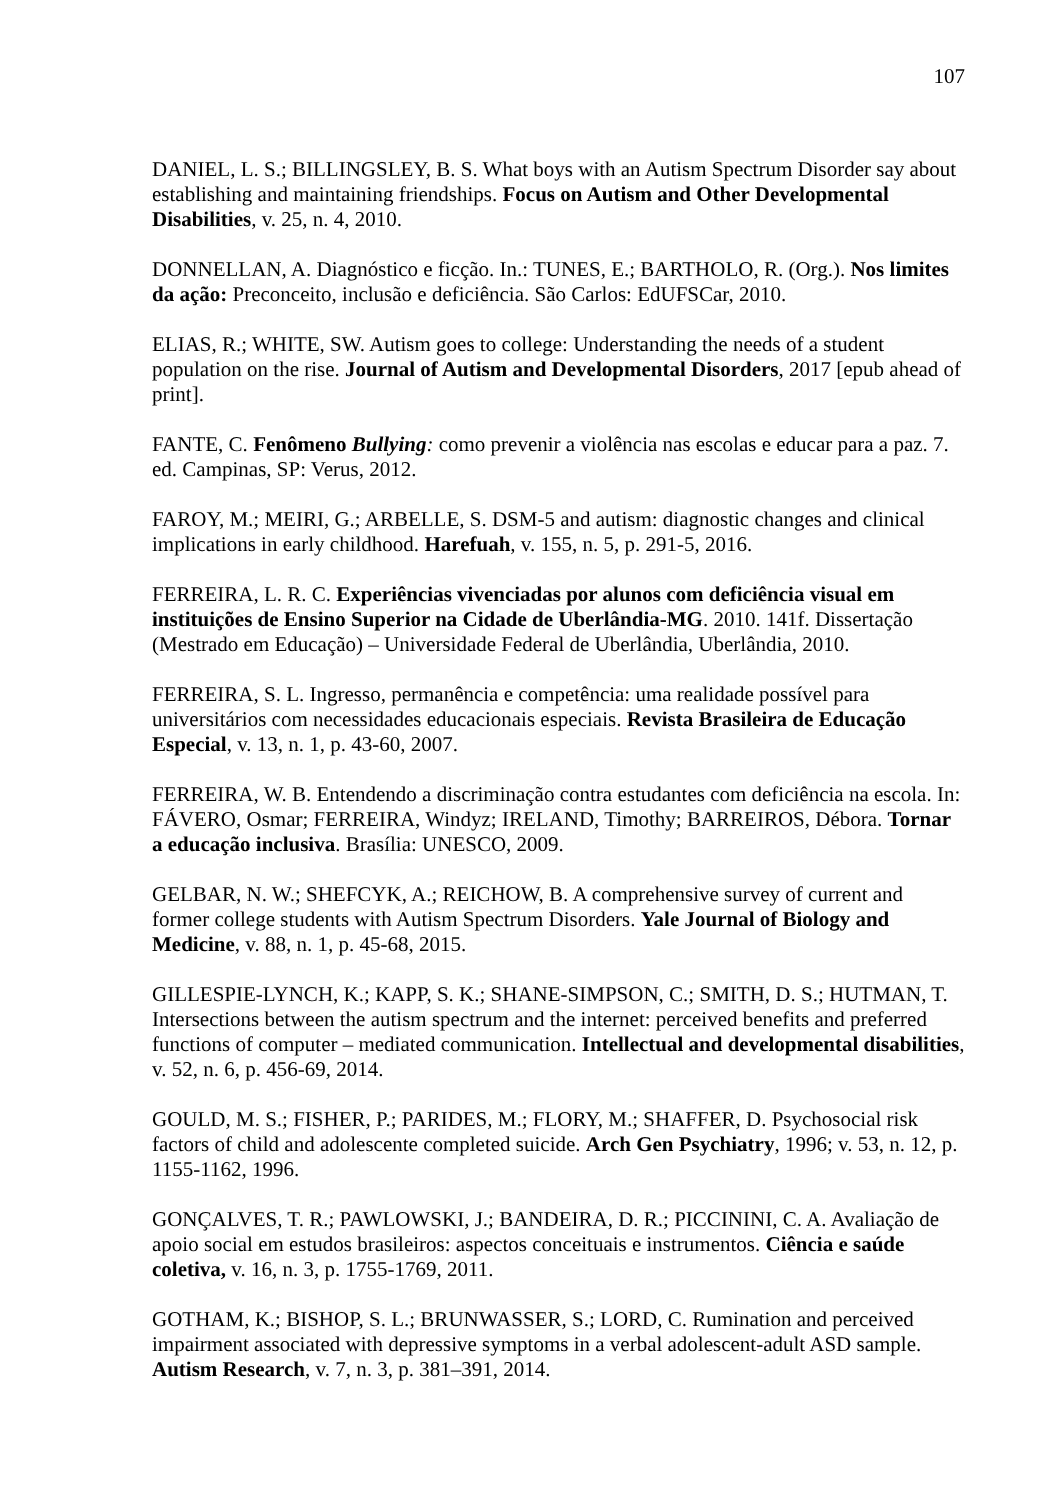107
DANIEL, L. S.; BILLINGSLEY, B. S. What boys with an Autism Spectrum Disorder say about establishing and maintaining friendships. Focus on Autism and Other Developmental Disabilities, v. 25, n. 4, 2010.
DONNELLAN, A. Diagnóstico e ficção. In.: TUNES, E.; BARTHOLO, R. (Org.). Nos limites da ação: Preconceito, inclusão e deficiência. São Carlos: EdUFSCar, 2010.
ELIAS, R.; WHITE, SW. Autism goes to college: Understanding the needs of a student population on the rise. Journal of Autism and Developmental Disorders, 2017 [epub ahead of print].
FANTE, C. Fenômeno Bullying: como prevenir a violência nas escolas e educar para a paz. 7. ed. Campinas, SP: Verus, 2012.
FAROY, M.; MEIRI, G.; ARBELLE, S. DSM-5 and autism: diagnostic changes and clinical implications in early childhood. Harefuah, v. 155, n. 5, p. 291-5, 2016.
FERREIRA, L. R. C. Experiências vivenciadas por alunos com deficiência visual em instituições de Ensino Superior na Cidade de Uberlândia-MG. 2010. 141f. Dissertação (Mestrado em Educação) – Universidade Federal de Uberlândia, Uberlândia, 2010.
FERREIRA, S. L. Ingresso, permanência e competência: uma realidade possível para universitários com necessidades educacionais especiais. Revista Brasileira de Educação Especial, v. 13, n. 1, p. 43-60, 2007.
FERREIRA, W. B. Entendendo a discriminação contra estudantes com deficiência na escola. In: FÁVERO, Osmar; FERREIRA, Windyz; IRELAND, Timothy; BARREIROS, Débora. Tornar a educação inclusiva. Brasília: UNESCO, 2009.
GELBAR, N. W.; SHEFCYK, A.; REICHOW, B. A comprehensive survey of current and former college students with Autism Spectrum Disorders. Yale Journal of Biology and Medicine, v. 88, n. 1, p. 45-68, 2015.
GILLESPIE-LYNCH, K.; KAPP, S. K.; SHANE-SIMPSON, C.; SMITH, D. S.; HUTMAN, T. Intersections between the autism spectrum and the internet: perceived benefits and preferred functions of computer – mediated communication. Intellectual and developmental disabilities, v. 52, n. 6, p. 456-69, 2014.
GOULD, M. S.; FISHER, P.; PARIDES, M.; FLORY, M.; SHAFFER, D. Psychosocial risk factors of child and adolescente completed suicide. Arch Gen Psychiatry, 1996; v. 53, n. 12, p. 1155-1162, 1996.
GONÇALVES, T. R.; PAWLOWSKI, J.; BANDEIRA, D. R.; PICCININI, C. A. Avaliação de apoio social em estudos brasileiros: aspectos conceituais e instrumentos. Ciência e saúde coletiva, v. 16, n. 3, p. 1755-1769, 2011.
GOTHAM, K.; BISHOP, S. L.; BRUNWASSER, S.; LORD, C. Rumination and perceived impairment associated with depressive symptoms in a verbal adolescent-adult ASD sample. Autism Research, v. 7, n. 3, p. 381–391, 2014.